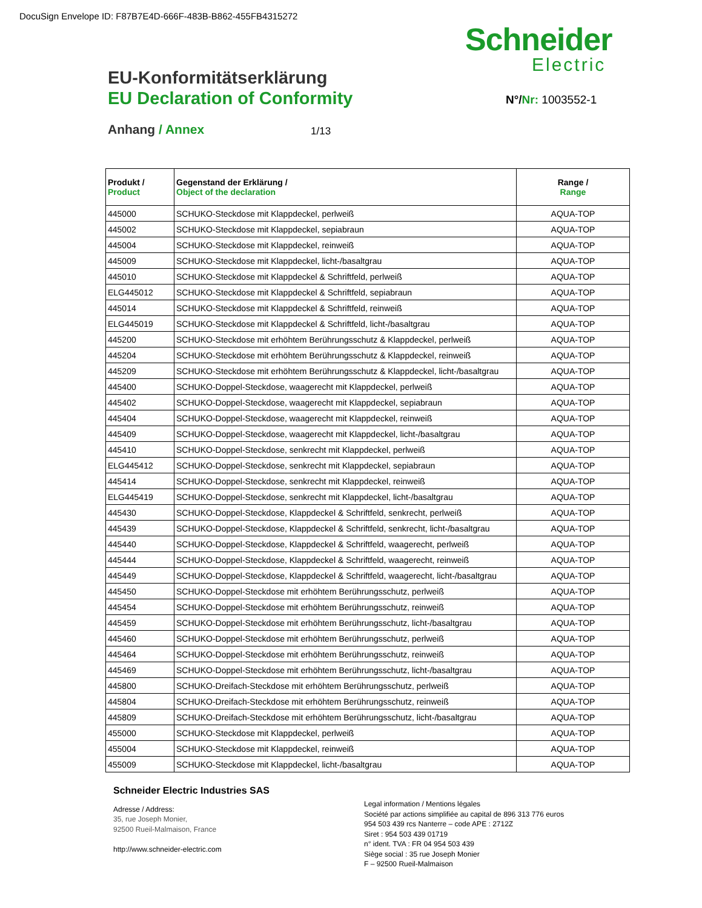DocuSign Envelope ID: F87B7E4D-666F-483B-B862-455FB4315272
Schneider
Electric
EU-Konformitätserklärung
EU Declaration of Conformity N°/Nr: 1003552-1
Anhang / Annex 1/13
| Produkt / Product | Gegenstand der Erklärung / Object of the declaration | Range / Range |
| --- | --- | --- |
| 445000 | SCHUKO-Steckdose mit Klappdeckel, perlweiß | AQUA-TOP |
| 445002 | SCHUKO-Steckdose mit Klappdeckel, sepiabraun | AQUA-TOP |
| 445004 | SCHUKO-Steckdose mit Klappdeckel, reinweiß | AQUA-TOP |
| 445009 | SCHUKO-Steckdose mit Klappdeckel, licht-/basaltgrau | AQUA-TOP |
| 445010 | SCHUKO-Steckdose mit Klappdeckel & Schriftfeld, perlweiß | AQUA-TOP |
| ELG445012 | SCHUKO-Steckdose mit Klappdeckel & Schriftfeld, sepiabraun | AQUA-TOP |
| 445014 | SCHUKO-Steckdose mit Klappdeckel & Schriftfeld, reinweiß | AQUA-TOP |
| ELG445019 | SCHUKO-Steckdose mit Klappdeckel & Schriftfeld, licht-/basaltgrau | AQUA-TOP |
| 445200 | SCHUKO-Steckdose mit erhöhtem Berührungsschutz & Klappdeckel, perlweiß | AQUA-TOP |
| 445204 | SCHUKO-Steckdose mit erhöhtem Berührungsschutz & Klappdeckel, reinweiß | AQUA-TOP |
| 445209 | SCHUKO-Steckdose mit erhöhtem Berührungsschutz & Klappdeckel, licht-/basaltgrau | AQUA-TOP |
| 445400 | SCHUKO-Doppel-Steckdose, waagerecht mit Klappdeckel, perlweiß | AQUA-TOP |
| 445402 | SCHUKO-Doppel-Steckdose, waagerecht mit Klappdeckel, sepiabraun | AQUA-TOP |
| 445404 | SCHUKO-Doppel-Steckdose, waagerecht mit Klappdeckel, reinweiß | AQUA-TOP |
| 445409 | SCHUKO-Doppel-Steckdose, waagerecht mit Klappdeckel, licht-/basaltgrau | AQUA-TOP |
| 445410 | SCHUKO-Doppel-Steckdose, senkrecht mit Klappdeckel, perlweiß | AQUA-TOP |
| ELG445412 | SCHUKO-Doppel-Steckdose, senkrecht mit Klappdeckel, sepiabraun | AQUA-TOP |
| 445414 | SCHUKO-Doppel-Steckdose, senkrecht mit Klappdeckel, reinweiß | AQUA-TOP |
| ELG445419 | SCHUKO-Doppel-Steckdose, senkrecht mit Klappdeckel, licht-/basaltgrau | AQUA-TOP |
| 445430 | SCHUKO-Doppel-Steckdose, Klappdeckel & Schriftfeld, senkrecht, perlweiß | AQUA-TOP |
| 445439 | SCHUKO-Doppel-Steckdose, Klappdeckel & Schriftfeld, senkrecht, licht-/basaltgrau | AQUA-TOP |
| 445440 | SCHUKO-Doppel-Steckdose, Klappdeckel & Schriftfeld, waagerecht, perlweiß | AQUA-TOP |
| 445444 | SCHUKO-Doppel-Steckdose, Klappdeckel & Schriftfeld, waagerecht, reinweiß | AQUA-TOP |
| 445449 | SCHUKO-Doppel-Steckdose, Klappdeckel & Schriftfeld, waagerecht, licht-/basaltgrau | AQUA-TOP |
| 445450 | SCHUKO-Doppel-Steckdose mit erhöhtem Berührungsschutz, perlweiß | AQUA-TOP |
| 445454 | SCHUKO-Doppel-Steckdose mit erhöhtem Berührungsschutz, reinweiß | AQUA-TOP |
| 445459 | SCHUKO-Doppel-Steckdose mit erhöhtem Berührungsschutz, licht-/basaltgrau | AQUA-TOP |
| 445460 | SCHUKO-Doppel-Steckdose mit erhöhtem Berührungsschutz, perlweiß | AQUA-TOP |
| 445464 | SCHUKO-Doppel-Steckdose mit erhöhtem Berührungsschutz, reinweiß | AQUA-TOP |
| 445469 | SCHUKO-Doppel-Steckdose mit erhöhtem Berührungsschutz, licht-/basaltgrau | AQUA-TOP |
| 445800 | SCHUKO-Dreifach-Steckdose mit erhöhtem Berührungsschutz, perlweiß | AQUA-TOP |
| 445804 | SCHUKO-Dreifach-Steckdose mit erhöhtem Berührungsschutz, reinweiß | AQUA-TOP |
| 445809 | SCHUKO-Dreifach-Steckdose mit erhöhtem Berührungsschutz, licht-/basaltgrau | AQUA-TOP |
| 455000 | SCHUKO-Steckdose mit Klappdeckel, perlweiß | AQUA-TOP |
| 455004 | SCHUKO-Steckdose mit Klappdeckel, reinweiß | AQUA-TOP |
| 455009 | SCHUKO-Steckdose mit Klappdeckel, licht-/basaltgrau | AQUA-TOP |
Schneider Electric Industries SAS
Adresse / Address:
35, rue Joseph Monier,
92500 Rueil-Malmaison, France
http://www.schneider-electric.com
Legal information / Mentions légales
Société par actions simplifiée au capital de 896 313 776 euros
954 503 439 rcs Nanterre – code APE : 2712Z
Siret : 954 503 439 01719
n° ident. TVA : FR 04 954 503 439
Siège social : 35 rue Joseph Monier
F – 92500 Rueil-Malmaison